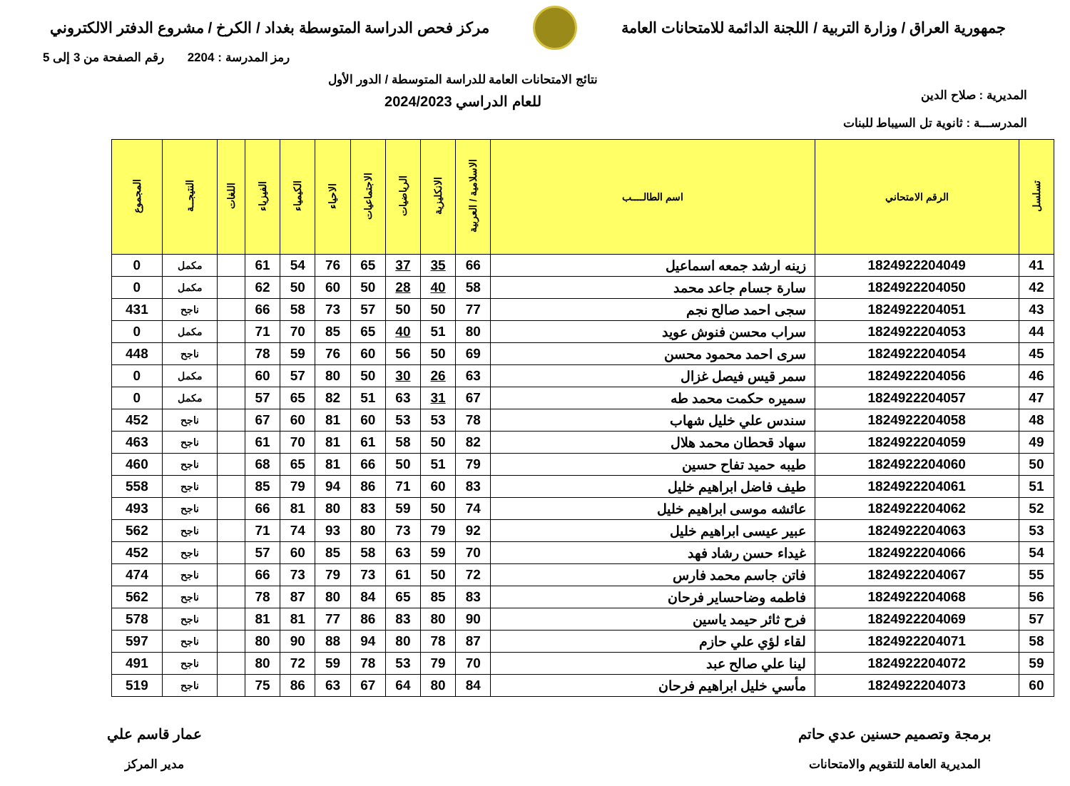جمهورية العراق / وزارة التربية / اللجنة الدائمة للامتحانات العامة
مركز فحص الدراسة المتوسطة بغداد / الكرخ / مشروع الدفتر الالكتروني
رمز المدرسة : 2204 رقم الصفحة من 3 إلى 5
المديرية : صلاح الدين
نتائج الامتحانات العامة للدراسة المتوسطة / الدور الأول
للعام الدراسي 2024/2023
المدرســـة : ثانوية تل السيباط للبنات
| تسلسل | الرقم الامتحاني | اسم الطالــــب | الاسلامية / العربية | الانكليزية | الرياضيات | الاجتماعيات | الاحياء | الكيمياء | الفيزياء | اللغات | النتيجــة | المجموع |
| --- | --- | --- | --- | --- | --- | --- | --- | --- | --- | --- | --- | --- |
| 41 | 1824922204049 | زينه ارشد جمعه اسماعيل | 66 | 35 | 37 | 65 | 76 | 54 | 61 | | مكمل | 0 |
| 42 | 1824922204050 | سارة جسام جاعد محمد | 58 | 40 | 28 | 50 | 60 | 50 | 62 | | مكمل | 0 |
| 43 | 1824922204051 | سجى احمد صالح نجم | 77 | 50 | 50 | 57 | 73 | 58 | 66 | | ناجح | 431 |
| 44 | 1824922204053 | سراب محسن فنوش عويد | 80 | 51 | 40 | 65 | 85 | 70 | 71 | | مكمل | 0 |
| 45 | 1824922204054 | سرى احمد محمود محسن | 69 | 50 | 56 | 60 | 76 | 59 | 78 | | ناجح | 448 |
| 46 | 1824922204056 | سمر قيس فيصل غزال | 63 | 26 | 30 | 50 | 80 | 57 | 60 | | مكمل | 0 |
| 47 | 1824922204057 | سميره حكمت محمد طه | 67 | 31 | 63 | 51 | 82 | 65 | 57 | | مكمل | 0 |
| 48 | 1824922204058 | سندس علي خليل شهاب | 78 | 53 | 53 | 60 | 81 | 60 | 67 | | ناجح | 452 |
| 49 | 1824922204059 | سهاد قحطان محمد هلال | 82 | 50 | 58 | 61 | 81 | 70 | 61 | | ناجح | 463 |
| 50 | 1824922204060 | طيبه حميد تفاح حسين | 79 | 51 | 50 | 66 | 81 | 65 | 68 | | ناجح | 460 |
| 51 | 1824922204061 | طيف فاضل ابراهيم خليل | 83 | 60 | 71 | 86 | 94 | 79 | 85 | | ناجح | 558 |
| 52 | 1824922204062 | عائشه موسى ابراهيم خليل | 74 | 50 | 59 | 83 | 80 | 81 | 66 | | ناجح | 493 |
| 53 | 1824922204063 | عبير عيسى ابراهيم خليل | 92 | 79 | 73 | 80 | 93 | 74 | 71 | | ناجح | 562 |
| 54 | 1824922204066 | غيداء حسن رشاد فهد | 70 | 59 | 63 | 58 | 85 | 60 | 57 | | ناجح | 452 |
| 55 | 1824922204067 | فاتن جاسم محمد فارس | 72 | 50 | 61 | 73 | 79 | 73 | 66 | | ناجح | 474 |
| 56 | 1824922204068 | فاطمه وضاحساير فرحان | 83 | 85 | 65 | 84 | 80 | 87 | 78 | | ناجح | 562 |
| 57 | 1824922204069 | فرح ثائر حيمد ياسين | 90 | 80 | 83 | 86 | 77 | 81 | 81 | | ناجح | 578 |
| 58 | 1824922204071 | لقاء لؤي علي حازم | 87 | 78 | 80 | 94 | 88 | 90 | 80 | | ناجح | 597 |
| 59 | 1824922204072 | لينا علي صالح عبد | 70 | 79 | 53 | 78 | 59 | 72 | 80 | | ناجح | 491 |
| 60 | 1824922204073 | مأسي خليل ابراهيم فرحان | 84 | 80 | 64 | 67 | 63 | 86 | 75 | | ناجح | 519 |
برمجة وتصميم حسنين عدي حاتم
المديرية العامة للتقويم والامتحانات
عمار قاسم علي
مدير المركز